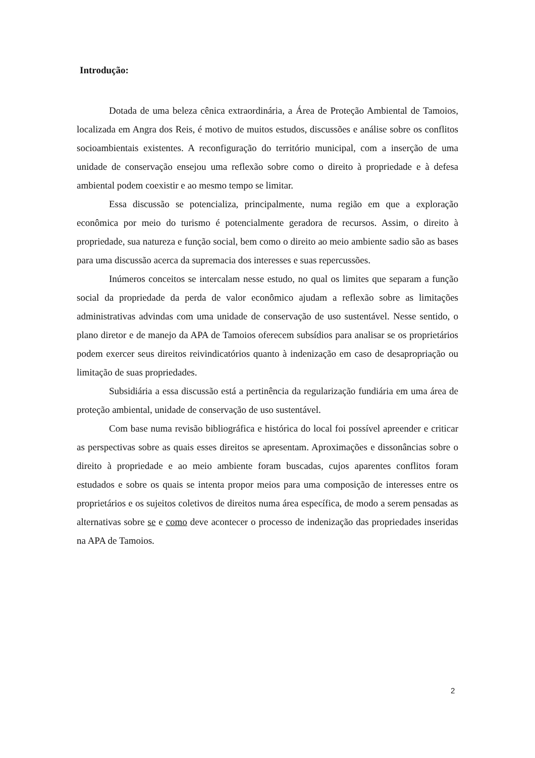Introdução:
Dotada de uma beleza cênica extraordinária, a Área de Proteção Ambiental de Tamoios, localizada em Angra dos Reis, é motivo de muitos estudos, discussões e análise sobre os conflitos socioambientais existentes. A reconfiguração do território municipal, com a inserção de uma unidade de conservação ensejou uma reflexão sobre como o direito à propriedade e à defesa ambiental podem coexistir e ao mesmo tempo se limitar.
Essa discussão se potencializa, principalmente, numa região em que a exploração econômica por meio do turismo é potencialmente geradora de recursos. Assim, o direito à propriedade, sua natureza e função social, bem como o direito ao meio ambiente sadio são as bases para uma discussão acerca da supremacia dos interesses e suas repercussões.
Inúmeros conceitos se intercalam nesse estudo, no qual os limites que separam a função social da propriedade da perda de valor econômico ajudam a reflexão sobre as limitações administrativas advindas com uma unidade de conservação de uso sustentável. Nesse sentido, o plano diretor e de manejo da APA de Tamoios oferecem subsídios para analisar se os proprietários podem exercer seus direitos reivindicatórios quanto à indenização em caso de desapropriação ou limitação de suas propriedades.
Subsidiária a essa discussão está a pertinência da regularização fundiária em uma área de proteção ambiental, unidade de conservação de uso sustentável.
Com base numa revisão bibliográfica e histórica do local foi possível apreender e criticar as perspectivas sobre as quais esses direitos se apresentam. Aproximações e dissonâncias sobre o direito à propriedade e ao meio ambiente foram buscadas, cujos aparentes conflitos foram estudados e sobre os quais se intenta propor meios para uma composição de interesses entre os proprietários e os sujeitos coletivos de direitos numa área específica, de modo a serem pensadas as alternativas sobre se e como deve acontecer o processo de indenização das propriedades inseridas na APA de Tamoios.
2